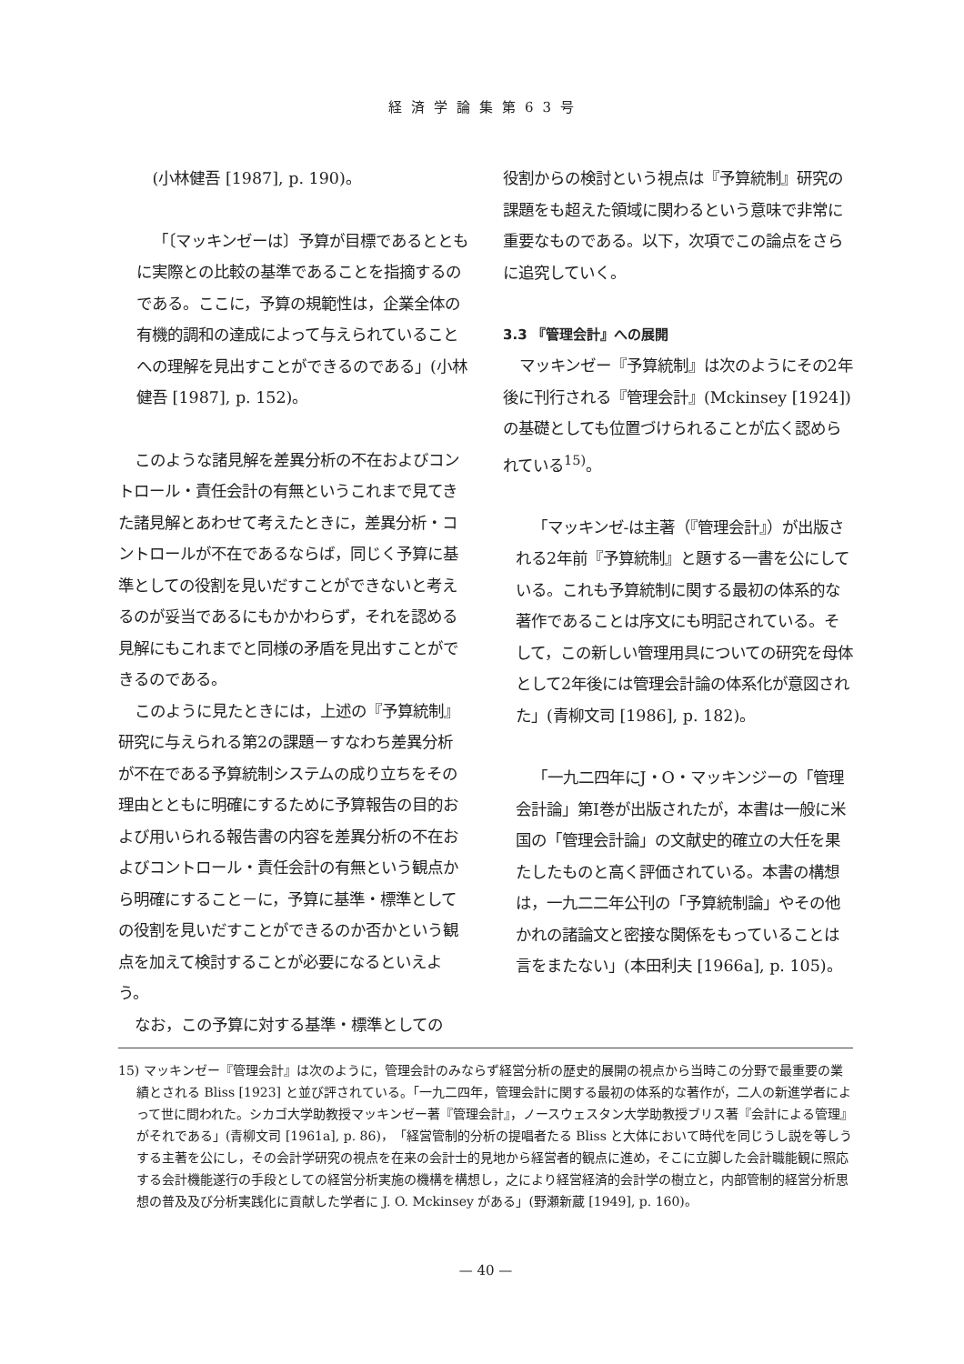経済学論集第63号
(小林健吾 [1987], p. 190)。
「〔マッキンゼーは〕予算が目標であるとともに実際との比較の基準であることを指摘するのである。ここに，予算の規範性は，企業全体の有機的調和の達成によって与えられていることへの理解を見出すことができるのである」(小林健吾 [1987], p. 152)。
このような諸見解を差異分析の不在およびコントロール・責任会計の有無というこれまで見てきた諸見解とあわせて考えたときに，差異分析・コントロールが不在であるならば，同じく予算に基準としての役割を見いだすことができないと考えるのが妥当であるにもかかわらず，それを認める見解にもこれまでと同様の矛盾を見出すことができるのである。
このように見たときには，上述の『予算統制』研究に与えられる第2の課題－すなわち差異分析が不在である予算統制システムの成り立ちをその理由とともに明確にするために予算報告の目的および用いられる報告書の内容を差異分析の不在およびコントロール・責任会計の有無という観点から明確にすること－に，予算に基準・標準としての役割を見いだすことができるのか否かという観点を加えて検討することが必要になるといえよう。
なお，この予算に対する基準・標準としての
役割からの検討という視点は『予算統制』研究の課題をも超えた領域に関わるという意味で非常に重要なものである。以下，次項でこの論点をさらに追究していく。
3.3 『管理会計』への展開
マッキンゼー『予算統制』は次のようにその2年後に刊行される『管理会計』(Mckinsey [1924]) の基礎としても位置づけられることが広く認められている<sup>15)</sup>。
「マッキンゼ-は主著（『管理会計』）が出版される2年前『予算統制』と題する一書を公にしている。これも予算統制に関する最初の体系的な著作であることは序文にも明記されている。そして，この新しい管理用具についての研究を母体として2年後には管理会計論の体系化が意図された」(青柳文司 [1986], p. 182)。
「一九二四年にJ・O・マッキンジーの「管理会計論」第Ⅰ巻が出版されたが，本書は一般に米国の「管理会計論」の文献史的確立の大任を果たしたものと高く評価されている。本書の構想は，一九二二年公刊の「予算統制論」やその他かれの諸論文と密接な関係をもっていることは言をまたない」(本田利夫 [1966a], p. 105)。
15) マッキンゼー『管理会計』は次のように，管理会計のみならず経営分析の歴史的展開の視点から当時この分野で最重要の業績とされる Bliss [1923] と並び評されている。「一九二四年，管理会計に関する最初の体系的な著作が，二人の新進学者によって世に問われた。シカゴ大学助教授マッキンゼー著『管理会計』，ノースウェスタン大学助教授ブリス著『会計による管理』がそれである」(青柳文司 [1961a], p. 86)，「経営管制的分析の提唱者たる Bliss と大体において時代を同じうし説を等しうする主著を公にし，その会計学研究の視点を在来の会計士的見地から経営者的観点に進め，そこに立脚した会計職能観に照応する会計機能遂行の手段としての経営分析実施の機構を構想し，之により経営経済的会計学の樹立と，内部管制的経営分析思想の普及及び分析実践化に貢献した学者に J. O. Mckinsey がある」(野瀬新蔵 [1949], p. 160)。
— 40 —